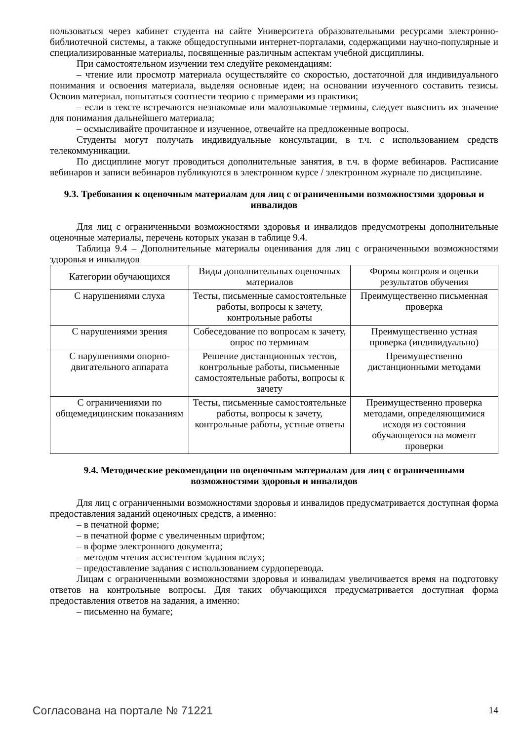пользоваться через кабинет студента на сайте Университета образовательными ресурсами электронно-библиотечной системы, а также общедоступными интернет-порталами, содержащими научно-популярные и специализированные материалы, посвященные различным аспектам учебной дисциплины.
При самостоятельном изучении тем следуйте рекомендациям:
– чтение или просмотр материала осуществляйте со скоростью, достаточной для индивидуального понимания и освоения материала, выделяя основные идеи; на основании изученного составить тезисы. Освоив материал, попытаться соотнести теорию с примерами из практики;
– если в тексте встречаются незнакомые или малознакомые термины, следует выяснить их значение для понимания дальнейшего материала;
– осмысливайте прочитанное и изученное, отвечайте на предложенные вопросы.
Студенты могут получать индивидуальные консультации, в т.ч. с использованием средств телекоммуникации.
По дисциплине могут проводиться дополнительные занятия, в т.ч. в форме вебинаров. Расписание вебинаров и записи вебинаров публикуются в электронном курсе / электронном журнале по дисциплине.
9.3. Требования к оценочным материалам для лиц с ограниченными возможностями здоровья и инвалидов
Для лиц с ограниченными возможностями здоровья и инвалидов предусмотрены дополнительные оценочные материалы, перечень которых указан в таблице 9.4.
Таблица 9.4 – Дополнительные материалы оценивания для лиц с ограниченными возможностями здоровья и инвалидов
| Категории обучающихся | Виды дополнительных оценочных материалов | Формы контроля и оценки результатов обучения |
| С нарушениями слуха | Тесты, письменные самостоятельные работы, вопросы к зачету, контрольные работы | Преимущественно письменная проверка |
| С нарушениями зрения | Собеседование по вопросам к зачету, опрос по терминам | Преимущественно устная проверка (индивидуально) |
| С нарушениями опорно-двигательного аппарата | Решение дистанционных тестов, контрольные работы, письменные самостоятельные работы, вопросы к зачету | Преимущественно дистанционными методами |
| С ограничениями по общемедицинским показаниям | Тесты, письменные самостоятельные работы, вопросы к зачету, контрольные работы, устные ответы | Преимущественно проверка методами, определяющимися исходя из состояния обучающегося на момент проверки |
9.4. Методические рекомендации по оценочным материалам для лиц с ограниченными возможностями здоровья и инвалидов
Для лиц с ограниченными возможностями здоровья и инвалидов предусматривается доступная форма предоставления заданий оценочных средств, а именно:
– в печатной форме;
– в печатной форме с увеличенным шрифтом;
– в форме электронного документа;
– методом чтения ассистентом задания вслух;
– предоставление задания с использованием сурдоперевода.
Лицам с ограниченными возможностями здоровья и инвалидам увеличивается время на подготовку ответов на контрольные вопросы. Для таких обучающихся предусматривается доступная форма предоставления ответов на задания, а именно:
– письменно на бумаге;
Согласована на портале № 71221 14